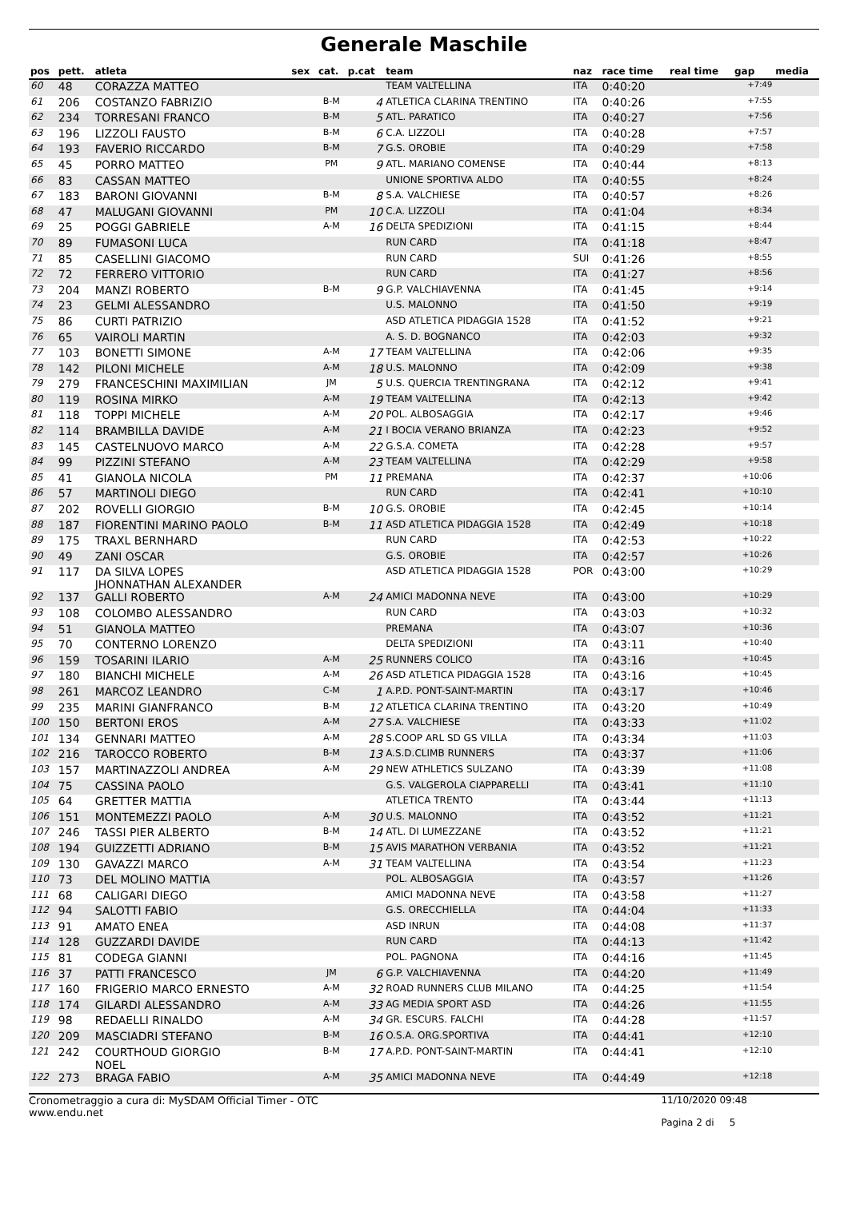Generale Maschile
| pos | pett. | atleta | sex | cat. | p.cat | team | naz | race time | real time | gap | media |
| --- | --- | --- | --- | --- | --- | --- | --- | --- | --- | --- | --- |
| 60 | 48 | CORAZZA MATTEO | | | | TEAM VALTELLINA | ITA | 0:40:20 | | +7:49 | |
| 61 | 206 | COSTANZO FABRIZIO | | B-M | 4 | ATLETICA CLARINA TRENTINO | ITA | 0:40:26 | | +7:55 | |
| 62 | 234 | TORRESANI FRANCO | | B-M | 5 | ATL. PARATICO | ITA | 0:40:27 | | +7:56 | |
| 63 | 196 | LIZZOLI FAUSTO | | B-M | 6 | C.A. LIZZOLI | ITA | 0:40:28 | | +7:57 | |
| 64 | 193 | FAVERIO RICCARDO | | B-M | 7 | G.S. OROBIE | ITA | 0:40:29 | | +7:58 | |
| 65 | 45 | PORRO MATTEO | | PM | 9 | ATL. MARIANO COMENSE | ITA | 0:40:44 | | +8:13 | |
| 66 | 83 | CASSAN MATTEO | | | | UNIONE SPORTIVA ALDO | ITA | 0:40:55 | | +8:24 | |
| 67 | 183 | BARONI GIOVANNI | | B-M | 8 | S.A. VALCHIESE | ITA | 0:40:57 | | +8:26 | |
| 68 | 47 | MALUGANI GIOVANNI | | PM | 10 | C.A. LIZZOLI | ITA | 0:41:04 | | +8:34 | |
| 69 | 25 | POGGI GABRIELE | | A-M | 16 | DELTA SPEDIZIONI | ITA | 0:41:15 | | +8:44 | |
| 70 | 89 | FUMASONI LUCA | | | | RUN CARD | ITA | 0:41:18 | | +8:47 | |
| 71 | 85 | CASELLINI GIACOMO | | | | RUN CARD | SUI | 0:41:26 | | +8:55 | |
| 72 | 72 | FERRERO VITTORIO | | | | RUN CARD | ITA | 0:41:27 | | +8:56 | |
| 73 | 204 | MANZI ROBERTO | | B-M | 9 | G.P. VALCHIAVENNA | ITA | 0:41:45 | | +9:14 | |
| 74 | 23 | GELMI ALESSANDRO | | | | U.S. MALONNO | ITA | 0:41:50 | | +9:19 | |
| 75 | 86 | CURTI PATRIZIO | | | | ASD ATLETICA PIDAGGIA 1528 | ITA | 0:41:52 | | +9:21 | |
| 76 | 65 | VAIROLI MARTIN | | | | A. S. D. BOGNANCO | ITA | 0:42:03 | | +9:32 | |
| 77 | 103 | BONETTI SIMONE | | A-M | 17 | TEAM VALTELLINA | ITA | 0:42:06 | | +9:35 | |
| 78 | 142 | PILONI MICHELE | | A-M | 18 | U.S. MALONNO | ITA | 0:42:09 | | +9:38 | |
| 79 | 279 | FRANCESCHINI MAXIMILIAN | | JM | 5 | U.S. QUERCIA TRENTINGRANA | ITA | 0:42:12 | | +9:41 | |
| 80 | 119 | ROSINA MIRKO | | A-M | 19 | TEAM VALTELLINA | ITA | 0:42:13 | | +9:42 | |
| 81 | 118 | TOPPI MICHELE | | A-M | 20 | POL. ALBOSAGGIA | ITA | 0:42:17 | | +9:46 | |
| 82 | 114 | BRAMBILLA DAVIDE | | A-M | 21 | I BOCIA VERANO BRIANZA | ITA | 0:42:23 | | +9:52 | |
| 83 | 145 | CASTELNUOVO MARCO | | A-M | 22 | G.S.A. COMETA | ITA | 0:42:28 | | +9:57 | |
| 84 | 99 | PIZZINI STEFANO | | A-M | 23 | TEAM VALTELLINA | ITA | 0:42:29 | | +9:58 | |
| 85 | 41 | GIANOLA NICOLA | | PM | 11 | PREMANA | ITA | 0:42:37 | | +10:06 | |
| 86 | 57 | MARTINOLI DIEGO | | | | RUN CARD | ITA | 0:42:41 | | +10:10 | |
| 87 | 202 | ROVELLI GIORGIO | | B-M | 10 | G.S. OROBIE | ITA | 0:42:45 | | +10:14 | |
| 88 | 187 | FIORENTINI MARINO PAOLO | | B-M | 11 | ASD ATLETICA PIDAGGIA 1528 | ITA | 0:42:49 | | +10:18 | |
| 89 | 175 | TRAXL BERNHARD | | | | RUN CARD | ITA | 0:42:53 | | +10:22 | |
| 90 | 49 | ZANI OSCAR | | | | G.S. OROBIE | ITA | 0:42:57 | | +10:26 | |
| 91 | 117 | DA SILVA LOPES JHONNATHAN ALEXANDER | | | | ASD ATLETICA PIDAGGIA 1528 | POR | 0:43:00 | | +10:29 | |
| 92 | 137 | GALLI ROBERTO | | A-M | 24 | AMICI MADONNA NEVE | ITA | 0:43:00 | | +10:29 | |
| 93 | 108 | COLOMBO ALESSANDRO | | | | RUN CARD | ITA | 0:43:03 | | +10:32 | |
| 94 | 51 | GIANOLA MATTEO | | | | PREMANA | ITA | 0:43:07 | | +10:36 | |
| 95 | 70 | CONTERNO LORENZO | | | | DELTA SPEDIZIONI | ITA | 0:43:11 | | +10:40 | |
| 96 | 159 | TOSARINI ILARIO | | A-M | 25 | RUNNERS COLICO | ITA | 0:43:16 | | +10:45 | |
| 97 | 180 | BIANCHI MICHELE | | A-M | 26 | ASD ATLETICA PIDAGGIA 1528 | ITA | 0:43:16 | | +10:45 | |
| 98 | 261 | MARCOZ LEANDRO | | C-M | 1 | A.P.D. PONT-SAINT-MARTIN | ITA | 0:43:17 | | +10:46 | |
| 99 | 235 | MARINI GIANFRANCO | | B-M | 12 | ATLETICA CLARINA TRENTINO | ITA | 0:43:20 | | +10:49 | |
| 100 | 150 | BERTONI EROS | | A-M | 27 | S.A. VALCHIESE | ITA | 0:43:33 | | +11:02 | |
| 101 | 134 | GENNARI MATTEO | | A-M | 28 | S.COOP ARL SD GS VILLA | ITA | 0:43:34 | | +11:03 | |
| 102 | 216 | TAROCCO ROBERTO | | B-M | 13 | A.S.D.CLIMB RUNNERS | ITA | 0:43:37 | | +11:06 | |
| 103 | 157 | MARTINAZZOLI ANDREA | | A-M | 29 | NEW ATHLETICS SULZANO | ITA | 0:43:39 | | +11:08 | |
| 104 | 75 | CASSINA PAOLO | | | | G.S. VALGEROLA CIAPPARELLI | ITA | 0:43:41 | | +11:10 | |
| 105 | 64 | GRETTER MATTIA | | | | ATLETICA TRENTO | ITA | 0:43:44 | | +11:13 | |
| 106 | 151 | MONTEMEZZI PAOLO | | A-M | 30 | U.S. MALONNO | ITA | 0:43:52 | | +11:21 | |
| 107 | 246 | TASSI PIER ALBERTO | | B-M | 14 | ATL. DI LUMEZZANE | ITA | 0:43:52 | | +11:21 | |
| 108 | 194 | GUIZZETTI ADRIANO | | B-M | 15 | AVIS MARATHON VERBANIA | ITA | 0:43:52 | | +11:21 | |
| 109 | 130 | GAVAZZI MARCO | | A-M | 31 | TEAM VALTELLINA | ITA | 0:43:54 | | +11:23 | |
| 110 | 73 | DEL MOLINO MATTIA | | | | POL. ALBOSAGGIA | ITA | 0:43:57 | | +11:26 | |
| 111 | 68 | CALIGARI DIEGO | | | | AMICI MADONNA NEVE | ITA | 0:43:58 | | +11:27 | |
| 112 | 94 | SALOTTI FABIO | | | | G.S. ORECCHIELLA | ITA | 0:44:04 | | +11:33 | |
| 113 | 91 | AMATO ENEA | | | | ASD INRUN | ITA | 0:44:08 | | +11:37 | |
| 114 | 128 | GUZZARDI DAVIDE | | | | RUN CARD | ITA | 0:44:13 | | +11:42 | |
| 115 | 81 | CODEGA GIANNI | | | | POL. PAGNONA | ITA | 0:44:16 | | +11:45 | |
| 116 | 37 | PATTI FRANCESCO | | JM | 6 | G.P. VALCHIAVENNA | ITA | 0:44:20 | | +11:49 | |
| 117 | 160 | FRIGERIO MARCO ERNESTO | | A-M | 32 | ROAD RUNNERS CLUB MILANO | ITA | 0:44:25 | | +11:54 | |
| 118 | 174 | GILARDI ALESSANDRO | | A-M | 33 | AG MEDIA SPORT ASD | ITA | 0:44:26 | | +11:55 | |
| 119 | 98 | REDAELLI RINALDO | | A-M | 34 | GR. ESCURS. FALCHI | ITA | 0:44:28 | | +11:57 | |
| 120 | 209 | MASCIADRI STEFANO | | B-M | 16 | O.S.A. ORG.SPORTIVA | ITA | 0:44:41 | | +12:10 | |
| 121 | 242 | COURTHOUD GIORGIO NOEL | | B-M | 17 | A.P.D. PONT-SAINT-MARTIN | ITA | 0:44:41 | | +12:10 | |
| 122 | 273 | BRAGA FABIO | | A-M | 35 | AMICI MADONNA NEVE | ITA | 0:44:49 | | +12:18 | |
Cronometraggio a cura di: MySDAM Official Timer - OTC
www.endu.net
11/10/2020 09:48
Pagina 2 di 5